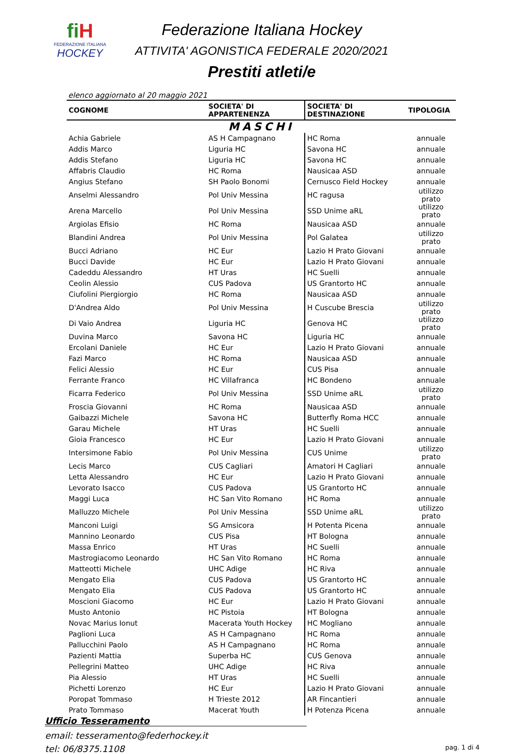fiH
FEDERAZIONE ITALIANA
HOCKEY
Federazione Italiana Hockey
ATTIVITA' AGONISTICA FEDERALE 2020/2021
Prestiti atleti/e
elenco aggiornato al 20 maggio 2021
| COGNOME | SOCIETA' DI APPARTENENZA | SOCIETA' DI DESTINAZIONE | TIPOLOGIA |
| --- | --- | --- | --- |
| MASCHI | | | |
| Achia Gabriele | AS H Campagnano | HC Roma | annuale |
| Addis Marco | Liguria HC | Savona HC | annuale |
| Addis Stefano | Liguria HC | Savona HC | annuale |
| Affabris Claudio | HC Roma | Nausicaa ASD | annuale |
| Angius Stefano | SH Paolo Bonomi | Cernusco Field Hockey | annuale |
| Anselmi Alessandro | Pol Univ Messina | HC ragusa | utilizzo prato |
| Arena Marcello | Pol Univ Messina | SSD Unime aRL | utilizzo prato |
| Argiolas Efisio | HC Roma | Nausicaa ASD | annuale |
| Blandini Andrea | Pol Univ Messina | Pol Galatea | utilizzo prato |
| Bucci Adriano | HC Eur | Lazio H Prato Giovani | annuale |
| Bucci Davide | HC Eur | Lazio H Prato Giovani | annuale |
| Cadeddu Alessandro | HT Uras | HC Suelli | annuale |
| Ceolin Alessio | CUS Padova | US Grantorto HC | annuale |
| Ciufolini Piergiorgio | HC Roma | Nausicaa ASD | annuale |
| D'Andrea Aldo | Pol Univ Messina | H Cuscube Brescia | utilizzo prato |
| Di Vaio Andrea | Liguria HC | Genova HC | utilizzo prato |
| Duvina Marco | Savona HC | Liguria HC | annuale |
| Ercolani Daniele | HC Eur | Lazio H Prato Giovani | annuale |
| Fazi Marco | HC Roma | Nausicaa ASD | annuale |
| Felici Alessio | HC Eur | CUS Pisa | annuale |
| Ferrante Franco | HC Villafranca | HC Bondeno | annuale |
| Ficarra Federico | Pol Univ Messina | SSD Unime aRL | utilizzo prato |
| Froscia Giovanni | HC Roma | Nausicaa ASD | annuale |
| Gaibazzi Michele | Savona HC | Butterfly Roma HCC | annuale |
| Garau Michele | HT Uras | HC Suelli | annuale |
| Gioia Francesco | HC Eur | Lazio H Prato Giovani | annuale |
| Intersimone Fabio | Pol Univ Messina | CUS Unime | utilizzo prato |
| Lecis Marco | CUS Cagliari | Amatori H Cagliari | annuale |
| Letta Alessandro | HC Eur | Lazio H Prato Giovani | annuale |
| Levorato Isacco | CUS Padova | US Grantorto HC | annuale |
| Maggi Luca | HC San Vito Romano | HC Roma | annuale |
| Malluzzo Michele | Pol Univ Messina | SSD Unime aRL | utilizzo prato |
| Manconi Luigi | SG Amsicora | H Potenta Picena | annuale |
| Mannino Leonardo | CUS Pisa | HT Bologna | annuale |
| Massa Enrico | HT Uras | HC Suelli | annuale |
| Mastrogiacomo Leonardo | HC San Vito Romano | HC Roma | annuale |
| Matteotti Michele | UHC Adige | HC Riva | annuale |
| Mengato Elia | CUS Padova | US Grantorto HC | annuale |
| Mengato Elia | CUS Padova | US Grantorto HC | annuale |
| Moscioni Giacomo | HC Eur | Lazio H Prato Giovani | annuale |
| Musto Antonio | HC Pistoia | HT Bologna | annuale |
| Novac Marius Ionut | Macerata Youth Hockey | HC Mogliano | annuale |
| Paglioni Luca | AS H Campagnano | HC Roma | annuale |
| Pallucchini Paolo | AS H Campagnano | HC Roma | annuale |
| Pazienti Mattia | Superba HC | CUS Genova | annuale |
| Pellegrini Matteo | UHC Adige | HC Riva | annuale |
| Pia Alessio | HT Uras | HC Suelli | annuale |
| Pichetti Lorenzo | HC Eur | Lazio H Prato Giovani | annuale |
| Poropat Tommaso | H Trieste 2012 | AR Fincantieri | annuale |
| Prato Tommaso | Macerat Youth | H Potenza Picena | annuale |
Ufficio Tesseramento
email: tesseramento@federhockey.it
tel: 06/8375.1108 pag. 1 di 4